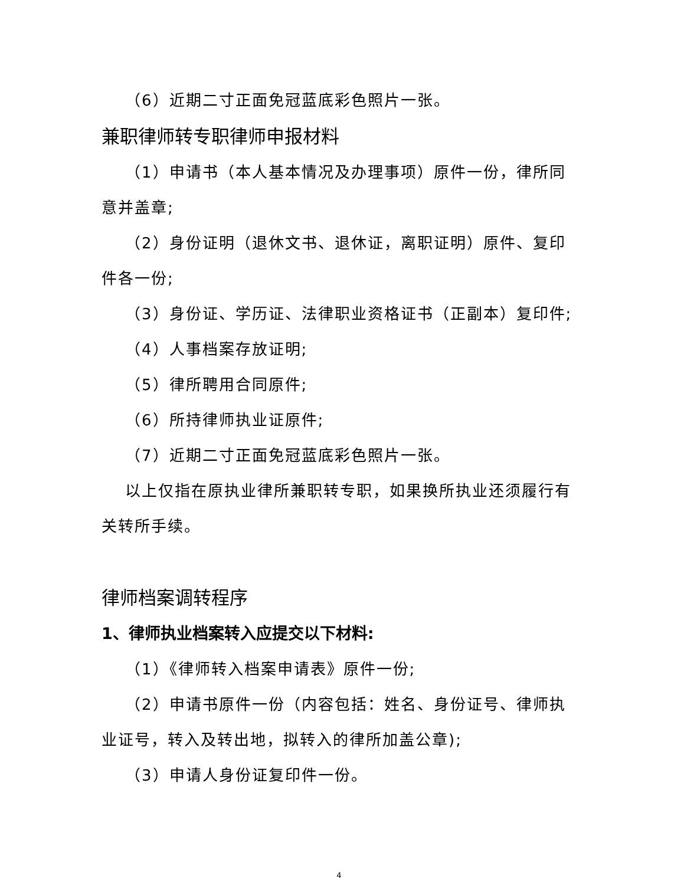（6）近期二寸正面免冠蓝底彩色照片一张。
兼职律师转专职律师申报材料
（1）申请书（本人基本情况及办理事项）原件一份，律所同意并盖章;
（2）身份证明（退休文书、退休证，离职证明）原件、复印件各一份;
（3）身份证、学历证、法律职业资格证书（正副本）复印件;
（4）人事档案存放证明;
（5）律所聘用合同原件;
（6）所持律师执业证原件;
（7）近期二寸正面免冠蓝底彩色照片一张。
以上仅指在原执业律所兼职转专职，如果换所执业还须履行有关转所手续。
律师档案调转程序
1、律师执业档案转入应提交以下材料:
（1）《律师转入档案申请表》原件一份;
（2）申请书原件一份（内容包括：姓名、身份证号、律师执业证号，转入及转出地，拟转入的律所加盖公章);
（3）申请人身份证复印件一份。
4